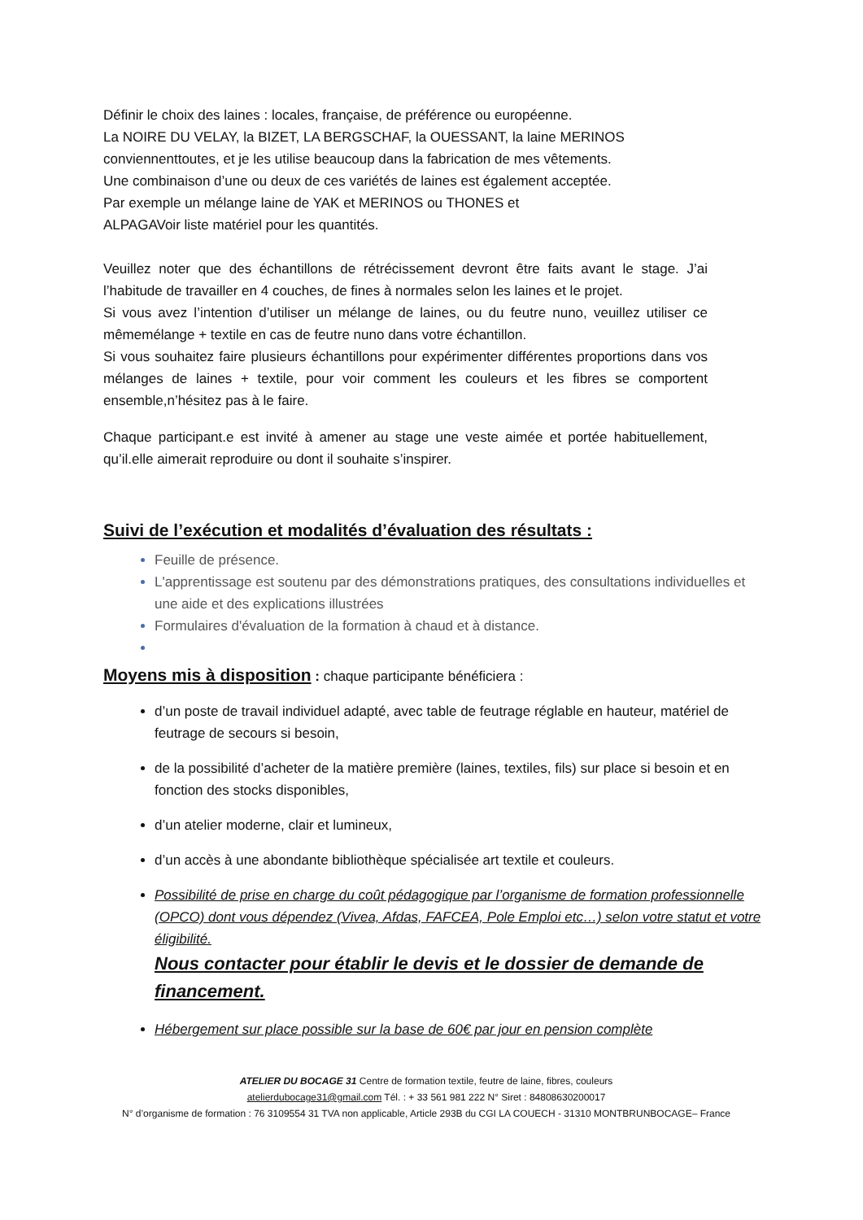Définir le choix des laines : locales, française, de préférence ou européenne.
La NOIRE DU VELAY, la BIZET, LA BERGSCHAF, la OUESSANT, la laine MERINOS
conviennenttoutes, et je les utilise beaucoup dans la fabrication de mes vêtements.
Une combinaison d’une ou deux de ces variétés de laines est également acceptée.
Par exemple un mélange laine de YAK et MERINOS ou THONES et
ALPAGAVoir liste matériel pour les quantités.
Veuillez noter que des échantillons de rétrécissement devront être faits avant le stage. J’ai l’habitude de travailler en 4 couches, de fines à normales selon les laines et le projet.
Si vous avez l’intention d’utiliser un mélange de laines, ou du feutre nuno, veuillez utiliser ce mêmemélange + textile en cas de feutre nuno dans votre échantillon.
Si vous souhaitez faire plusieurs échantillons pour expérimenter différentes proportions dans vos mélanges de laines + textile, pour voir comment les couleurs et les fibres se comportent ensemble,n’hésitez pas à le faire.
Chaque participant.e est invité à amener au stage une veste aimée et portée habituellement, qu’il.elle aimerait reproduire ou dont il souhaite s’inspirer.
Suivi de l’exécution et modalités d’évaluation des résultats :
Feuille de présence.
L'apprentissage est soutenu par des démonstrations pratiques, des consultations individuelles et une aide et des explications illustrées
Formulaires d'évaluation de la formation à chaud et à distance.
Moyens mis à disposition : chaque participante bénéficiera :
d’un poste de travail individuel adapté, avec table de feutrage réglable en hauteur, matériel de feutrage de secours si besoin,
de la possibilité d’acheter de la matière première (laines, textiles, fils) sur place si besoin et en fonction des stocks disponibles,
d’un atelier moderne, clair et lumineux,
d’un accès à une abondante bibliothèque spécialisée art textile et couleurs.
Possibilité de prise en charge du coût pédagogique par l’organisme de formation professionnelle (OPCO) dont vous dépendez (Vivea, Afdas, FAFCEA, Pole Emploi etc…) selon votre statut et votre éligibilité.
Nous contacter pour établir le devis et le dossier de demande de financement.
Hébergement sur place possible sur la base de 60€ par jour en pension complète
ATELIER DU BOCAGE 31 Centre de formation textile, feutre de laine, fibres, couleurs
atelierdubocage31@gmail.com Tél. : + 33 561 981 222 N° Siret : 84808630200017
N° d’organisme de formation : 76 3109554 31 TVA non applicable, Article 293B du CGI LA COUECH - 31310 MONTBRUNBOCAGE– France